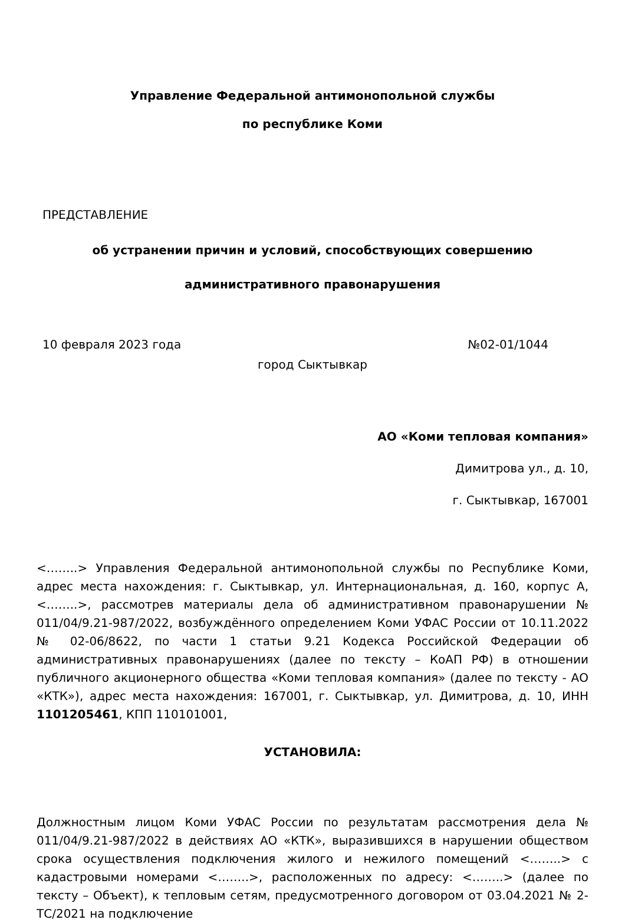Управление Федеральной антимонопольной службы
по республике Коми
ПРЕДСТАВЛЕНИЕ
об устранении причин и условий, способствующих совершению
административного правонарушения
10 февраля 2023 года №02-01/1044
город Сыктывкар
АО «Коми тепловая компания»
Димитрова ул., д. 10,
г. Сыктывкар, 167001
<……..> Управления Федеральной антимонопольной службы по Республике Коми, адрес места нахождения: г. Сыктывкар, ул. Интернациональная, д. 160, корпус А, <……..>, рассмотрев материалы дела об административном правонарушении № 011/04/9.21-987/2022, возбуждённого определением Коми УФАС России от 10.11.2022 № 02-06/8622, по части 1 статьи 9.21 Кодекса Российской Федерации об административных правонарушениях (далее по тексту – КоАП РФ) в отношении публичного акционерного общества «Коми тепловая компания» (далее по тексту - АО «КТК»), адрес места нахождения: 167001, г. Сыктывкар, ул. Димитрова, д. 10, ИНН 1101205461, КПП 110101001,
УСТАНОВИЛА:
Должностным лицом Коми УФАС России по результатам рассмотрения дела № 011/04/9.21-987/2022 в действиях АО «КТК», выразившихся в нарушении обществом срока осуществления подключения жилого и нежилого помещений <……..> с кадастровыми номерами <……..>, расположенных по адресу: <……..> (далее по тексту – Объект), к тепловым сетям, предусмотренного договором от 03.04.2021 № 2-ТС/2021 на подключение